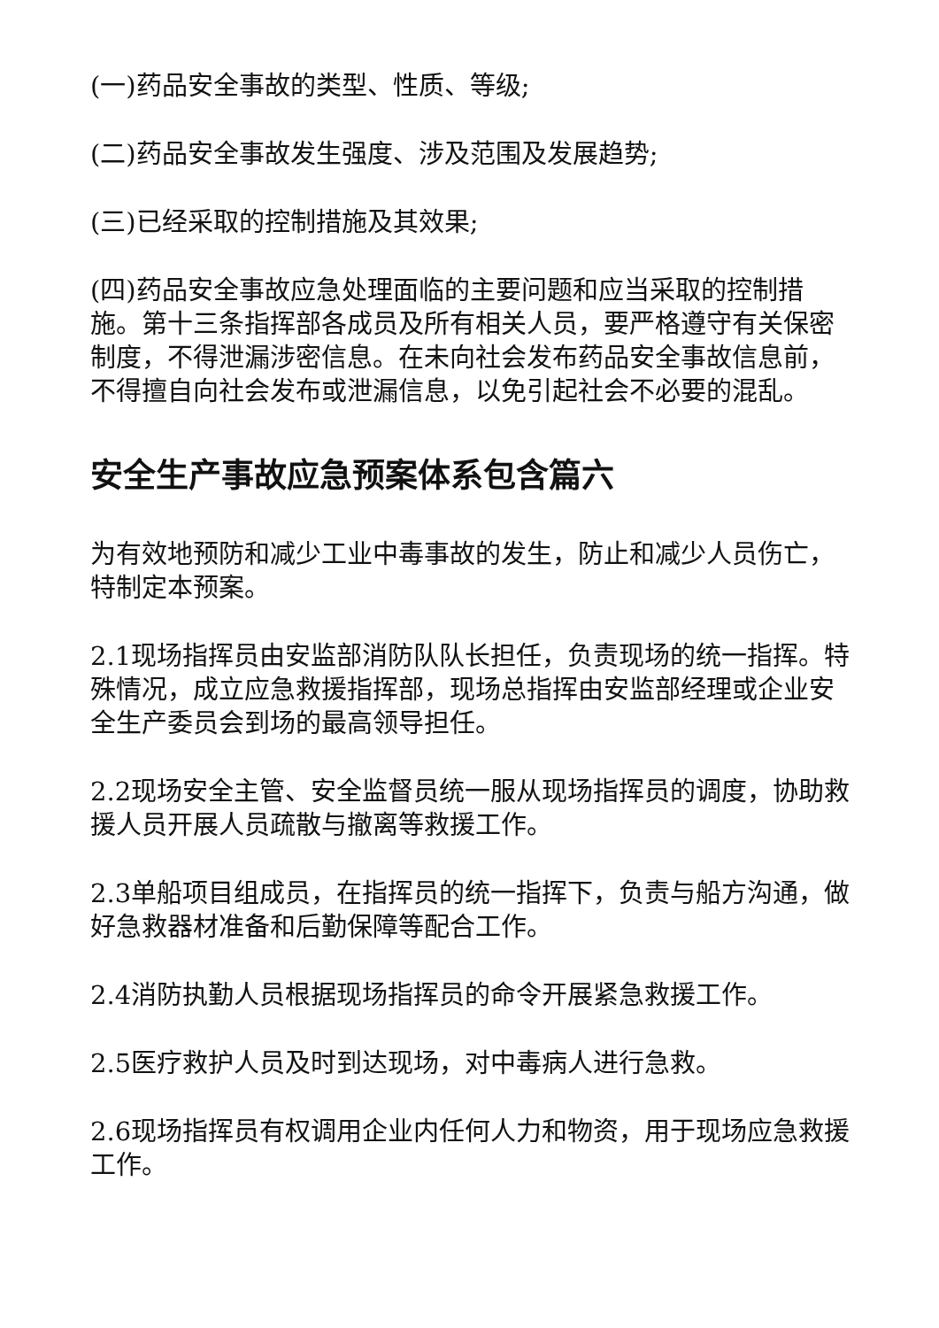(一)药品安全事故的类型、性质、等级;
(二)药品安全事故发生强度、涉及范围及发展趋势;
(三)已经采取的控制措施及其效果;
(四)药品安全事故应急处理面临的主要问题和应当采取的控制措施。第十三条指挥部各成员及所有相关人员，要严格遵守有关保密制度，不得泄漏涉密信息。在未向社会发布药品安全事故信息前，不得擅自向社会发布或泄漏信息，以免引起社会不必要的混乱。
安全生产事故应急预案体系包含篇六
为有效地预防和减少工业中毒事故的发生，防止和减少人员伤亡，特制定本预案。
2.1现场指挥员由安监部消防队队长担任，负责现场的统一指挥。特殊情况，成立应急救援指挥部，现场总指挥由安监部经理或企业安全生产委员会到场的最高领导担任。
2.2现场安全主管、安全监督员统一服从现场指挥员的调度，协助救援人员开展人员疏散与撤离等救援工作。
2.3单船项目组成员，在指挥员的统一指挥下，负责与船方沟通，做好急救器材准备和后勤保障等配合工作。
2.4消防执勤人员根据现场指挥员的命令开展紧急救援工作。
2.5医疗救护人员及时到达现场，对中毒病人进行急救。
2.6现场指挥员有权调用企业内任何人力和物资，用于现场应急救援工作。